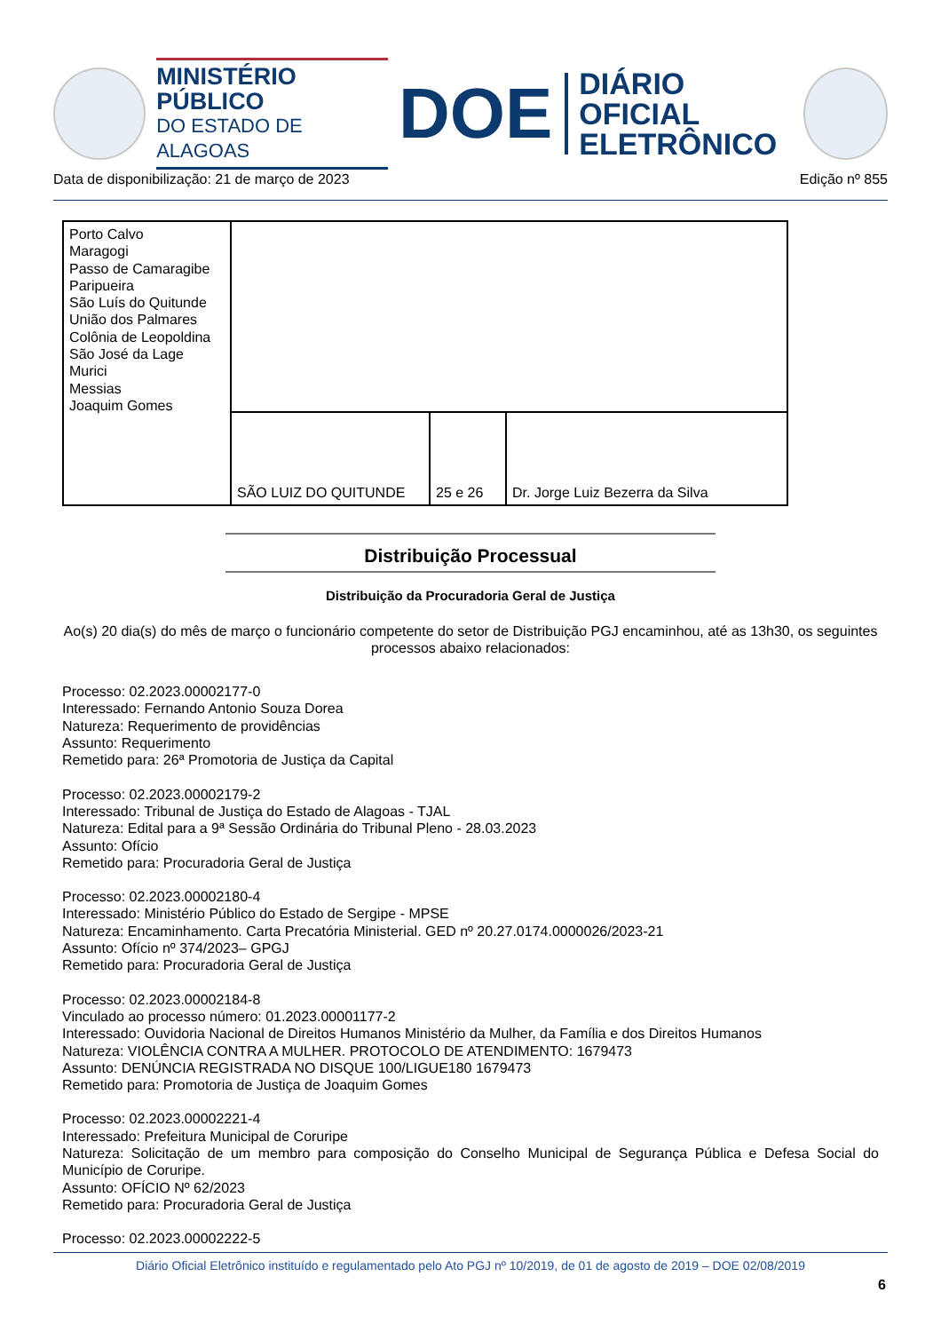MINISTÉRIO PÚBLICO
DO ESTADO DE ALAGOAS
DOE
DIÁRIO OFICIAL
ELETRÔNICO
Data de disponibilização: 21 de março de 2023 Edição nº 855
| Porto Calvo Maragogi Passo de Camaragibe Paripueira São Luís do Quitunde União dos Palmares Colônia de Leopoldina São José da Lage Murici Messias Joaquim Gomes | | | |
| | SÃO LUIZ DO QUITUNDE | 25 e 26 | Dr. Jorge Luiz Bezerra da Silva |
Distribuição Processual
Distribuição da Procuradoria Geral de Justiça
Ao(s) 20 dia(s) do mês de março o funcionário competente do setor de Distribuição PGJ encaminhou, até as 13h30, os seguintes processos abaixo relacionados:
Processo: 02.2023.00002177-0
Interessado: Fernando Antonio Souza Dorea
Natureza: Requerimento de providências
Assunto: Requerimento
Remetido para: 26ª Promotoria de Justiça da Capital
Processo: 02.2023.00002179-2
Interessado: Tribunal de Justiça do Estado de Alagoas - TJAL
Natureza: Edital para a 9ª Sessão Ordinária do Tribunal Pleno - 28.03.2023
Assunto: Ofício
Remetido para: Procuradoria Geral de Justiça
Processo: 02.2023.00002180-4
Interessado: Ministério Público do Estado de Sergipe - MPSE
Natureza: Encaminhamento. Carta Precatória Ministerial. GED nº 20.27.0174.0000026/2023-21
Assunto: Ofício nº 374/2023– GPGJ
Remetido para: Procuradoria Geral de Justiça
Processo: 02.2023.00002184-8
Vinculado ao processo número: 01.2023.00001177-2
Interessado: Ouvidoria Nacional de Direitos Humanos Ministério da Mulher, da Família e dos Direitos Humanos
Natureza: VIOLÊNCIA CONTRA A MULHER. PROTOCOLO DE ATENDIMENTO: 1679473
Assunto: DENÚNCIA REGISTRADA NO DISQUE 100/LIGUE180 1679473
Remetido para: Promotoria de Justiça de Joaquim Gomes
Processo: 02.2023.00002221-4
Interessado: Prefeitura Municipal de Coruripe
Natureza: Solicitação de um membro para composição do Conselho Municipal de Segurança Pública e Defesa Social do Município de Coruripe.
Assunto: OFÍCIO Nº 62/2023
Remetido para: Procuradoria Geral de Justiça
Processo: 02.2023.00002222-5
Diário Oficial Eletrônico instituído e regulamentado pelo Ato PGJ nº 10/2019, de 01 de agosto de 2019 – DOE 02/08/2019
6